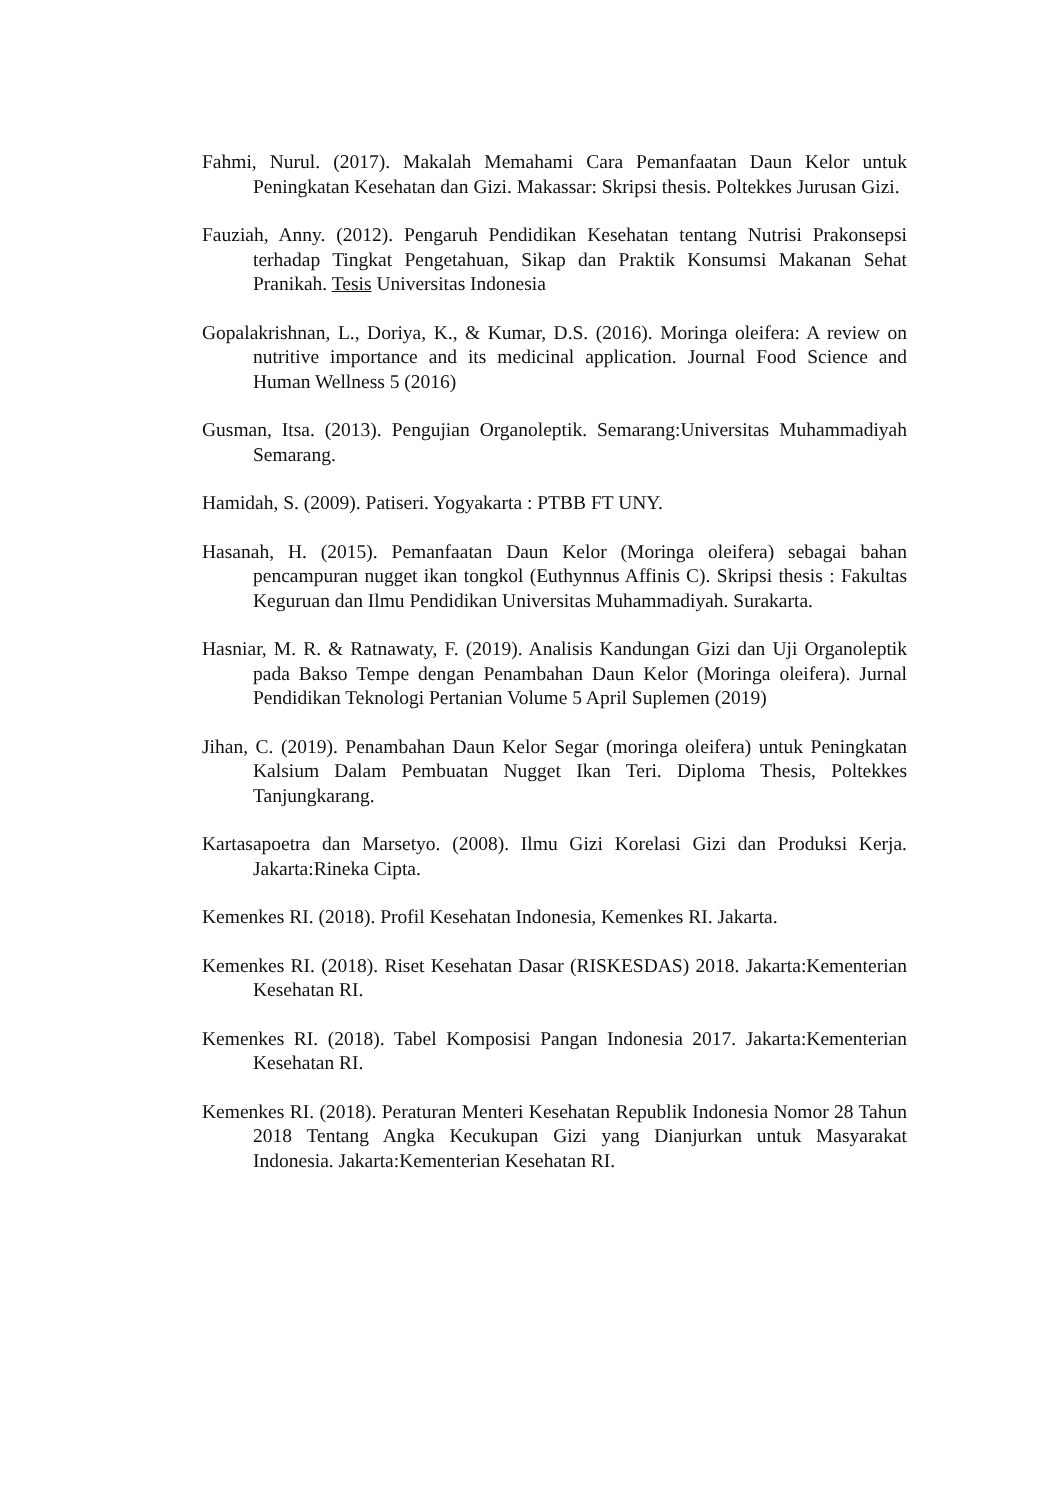Fahmi, Nurul. (2017). Makalah Memahami Cara Pemanfaatan Daun Kelor untuk Peningkatan Kesehatan dan Gizi. Makassar: Skripsi thesis. Poltekkes Jurusan Gizi.
Fauziah, Anny. (2012). Pengaruh Pendidikan Kesehatan tentang Nutrisi Prakonsepsi terhadap Tingkat Pengetahuan, Sikap dan Praktik Konsumsi Makanan Sehat Pranikah. Tesis Universitas Indonesia
Gopalakrishnan, L., Doriya, K., & Kumar, D.S. (2016). Moringa oleifera: A review on nutritive importance and its medicinal application. Journal Food Science and Human Wellness 5 (2016)
Gusman, Itsa. (2013). Pengujian Organoleptik. Semarang:Universitas Muhammadiyah Semarang.
Hamidah, S. (2009). Patiseri. Yogyakarta : PTBB FT UNY.
Hasanah, H. (2015). Pemanfaatan Daun Kelor (Moringa oleifera) sebagai bahan pencampuran nugget ikan tongkol (Euthynnus Affinis C). Skripsi thesis : Fakultas Keguruan dan Ilmu Pendidikan Universitas Muhammadiyah. Surakarta.
Hasniar, M. R. & Ratnawaty, F. (2019). Analisis Kandungan Gizi dan Uji Organoleptik pada Bakso Tempe dengan Penambahan Daun Kelor (Moringa oleifera). Jurnal Pendidikan Teknologi Pertanian Volume 5 April Suplemen (2019)
Jihan, C. (2019). Penambahan Daun Kelor Segar (moringa oleifera) untuk Peningkatan Kalsium Dalam Pembuatan Nugget Ikan Teri. Diploma Thesis, Poltekkes Tanjungkarang.
Kartasapoetra dan Marsetyo. (2008). Ilmu Gizi Korelasi Gizi dan Produksi Kerja. Jakarta:Rineka Cipta.
Kemenkes RI. (2018). Profil Kesehatan Indonesia, Kemenkes RI. Jakarta.
Kemenkes RI. (2018). Riset Kesehatan Dasar (RISKESDAS) 2018. Jakarta:Kementerian Kesehatan RI.
Kemenkes RI. (2018). Tabel Komposisi Pangan Indonesia 2017. Jakarta:Kementerian Kesehatan RI.
Kemenkes RI. (2018). Peraturan Menteri Kesehatan Republik Indonesia Nomor 28 Tahun 2018 Tentang Angka Kecukupan Gizi yang Dianjurkan untuk Masyarakat Indonesia. Jakarta:Kementerian Kesehatan RI.